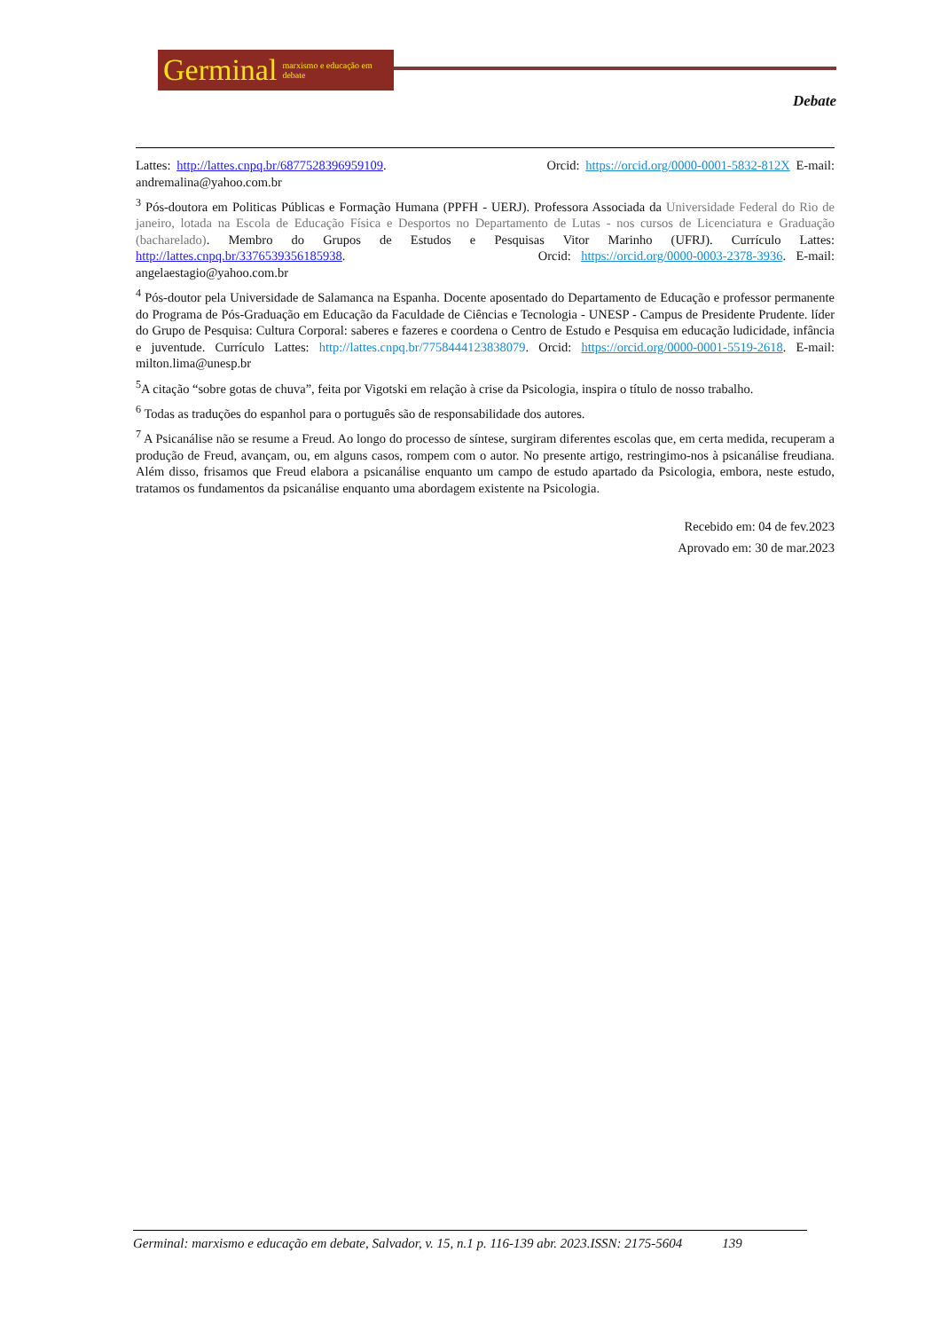Germinal marxismo e educação em debate
Debate
Lattes: http://lattes.cnpq.br/6877528396959109. Orcid: https://orcid.org/0000-0001-5832-812X E-mail: andremalina@yahoo.com.br
<sup>3</sup> Pós-doutora em Politicas Públicas e Formação Humana (PPFH - UERJ). Professora Associada da Universidade Federal do Rio de janeiro, lotada na Escola de Educação Física e Desportos no Departamento de Lutas - nos cursos de Licenciatura e Graduação (bacharelado). Membro do Grupos de Estudos e Pesquisas Vitor Marinho (UFRJ). Currículo Lattes: http://lattes.cnpq.br/3376539356185938. Orcid: https://orcid.org/0000-0003-2378-3936. E-mail: angelaestagio@yahoo.com.br
<sup>4</sup> Pós-doutor pela Universidade de Salamanca na Espanha. Docente aposentado do Departamento de Educação e professor permanente do Programa de Pós-Graduação em Educação da Faculdade de Ciências e Tecnologia - UNESP - Campus de Presidente Prudente. líder do Grupo de Pesquisa: Cultura Corporal: saberes e fazeres e coordena o Centro de Estudo e Pesquisa em educação ludicidade, infância e juventude. Currículo Lattes: http://lattes.cnpq.br/7758444123838079. Orcid: https://orcid.org/0000-0001-5519-2618. E-mail: milton.lima@unesp.br
<sup>5</sup> A citação “sobre gotas de chuva”, feita por Vigotski em relação à crise da Psicologia, inspira o título de nosso trabalho.
<sup>6</sup> Todas as traduções do espanhol para o português são de responsabilidade dos autores.
<sup>7</sup> A Psicanálise não se resume a Freud. Ao longo do processo de síntese, surgiram diferentes escolas que, em certa medida, recuperam a produção de Freud, avançam, ou, em alguns casos, rompem com o autor. No presente artigo, restringimo-nos à psicanálise freudiana. Além disso, frisamos que Freud elabora a psicanálise enquanto um campo de estudo apartado da Psicologia, embora, neste estudo, tratamos os fundamentos da psicanálise enquanto uma abordagem existente na Psicologia.
Recebido em: 04 de fev.2023
Aprovado em: 30 de mar.2023
Germinal: marxismo e educação em debate, Salvador, v. 15, n.1 p. 116-139 abr. 2023.ISSN: 2175-5604 139